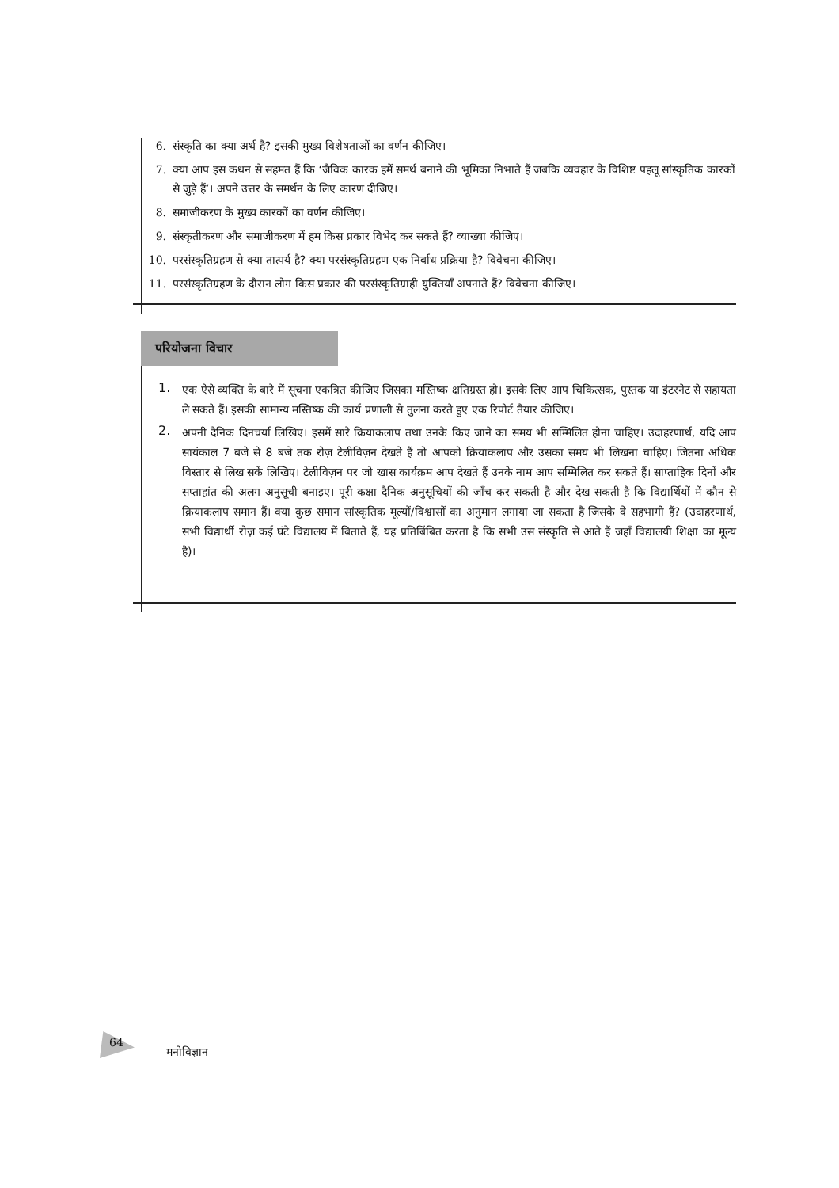6. संस्कृति का क्या अर्थ है? इसकी मुख्य विशेषताओं का वर्णन कीजिए।
7. क्या आप इस कथन से सहमत हैं कि ‘जैविक कारक हमें समर्थ बनाने की भूमिका निभाते हैं जबकि व्यवहार के विशिष्ट पहलू सांस्कृतिक कारकों से जुड़े हैं’। अपने उत्तर के समर्थन के लिए कारण दीजिए।
8. समाजीकरण के मुख्य कारकों का वर्णन कीजिए।
9. संस्कृतीकरण और समाजीकरण में हम किस प्रकार विभेद कर सकते हैं? व्याख्या कीजिए।
10. परसंस्कृतिग्रहण से क्या तात्पर्य है? क्या परसंस्कृतिग्रहण एक निर्बाध प्रक्रिया है? विवेचना कीजिए।
11. परसंस्कृतिग्रहण के दौरान लोग किस प्रकार की परसंस्कृतिग्राही युक्तियाँ अपनाते हैं? विवेचना कीजिए।
परियोजना विचार
1.
एक ऐसे व्यक्ति के बारे में सूचना एकत्रित कीजिए जिसका मस्तिष्क क्षतिग्रस्त हो। इसके लिए आप चिकित्सक, पुस्तक या इंटरनेट से सहायता ले सकते हैं। इसकी सामान्य मस्तिष्क की कार्य प्रणाली से तुलना करते हुए एक रिपोर्ट तैयार कीजिए।
2.
अपनी दैनिक दिनचर्या लिखिए। इसमें सारे क्रियाकलाप तथा उनके किए जाने का समय भी सम्मिलित होना चाहिए। उदाहरणार्थ, यदि आप सायंकाल 7 बजे से 8 बजे तक रोज़ टेलीविज़न देखते हैं तो आपको क्रियाकलाप और उसका समय भी लिखना चाहिए। जितना अधिक विस्तार से लिख सकें लिखिए। टेलीविज़न पर जो खास कार्यक्रम आप देखते हैं उनके नाम आप सम्मिलित कर सकते हैं। साप्ताहिक दिनों और सप्ताहांत की अलग अनुसूची बनाइए। पूरी कक्षा दैनिक अनुसूचियों की जाँच कर सकती है और देख सकती है कि विद्यार्थियों में कौन से क्रियाकलाप समान हैं। क्या कुछ समान सांस्कृतिक मूल्यों/विश्वासों का अनुमान लगाया जा सकता है जिसके वे सहभागी हैं? (उदाहरणार्थ, सभी विद्यार्थी रोज़ कई घंटे विद्यालय में बिताते हैं, यह प्रतिबिंबित करता है कि सभी उस संस्कृति से आते हैं जहाँ विद्यालयी शिक्षा का मूल्य है)।
64
मनोविज्ञान